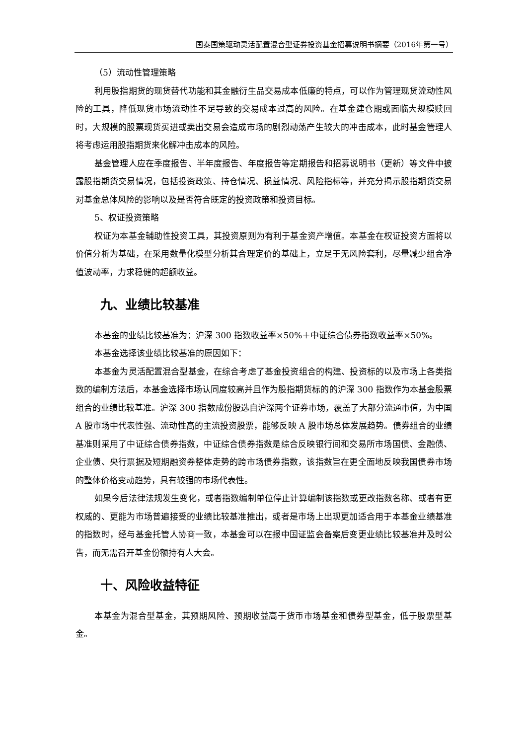国泰国策驱动灵活配置混合型证券投资基金招募说明书摘要（2016年第一号）
（5）流动性管理策略
利用股指期货的现货替代功能和其金融衍生品交易成本低廉的特点，可以作为管理现货流动性风险的工具，降低现货市场流动性不足导致的交易成本过高的风险。在基金建仓期或面临大规模赎回时，大规模的股票现货买进或卖出交易会造成市场的剧烈动荡产生较大的冲击成本，此时基金管理人将考虑运用股指期货来化解冲击成本的风险。
基金管理人应在季度报告、半年度报告、年度报告等定期报告和招募说明书（更新）等文件中披露股指期货交易情况，包括投资政策、持仓情况、损益情况、风险指标等，并充分揭示股指期货交易对基金总体风险的影响以及是否符合既定的投资政策和投资目标。
5、权证投资策略
权证为本基金辅助性投资工具，其投资原则为有利于基金资产增值。本基金在权证投资方面将以价值分析为基础，在采用数量化模型分析其合理定价的基础上，立足于无风险套利，尽量减少组合净值波动率，力求稳健的超额收益。
九、业绩比较基准
本基金的业绩比较基准为：沪深 300 指数收益率×50%＋中证综合债券指数收益率×50%。
本基金选择该业绩比较基准的原因如下：
本基金为灵活配置混合型基金，在综合考虑了基金投资组合的构建、投资标的以及市场上各类指数的编制方法后，本基金选择市场认同度较高并且作为股指期货标的的沪深 300 指数作为本基金股票组合的业绩比较基准。沪深 300 指数成份股选自沪深两个证券市场，覆盖了大部分流通市值，为中国 A 股市场中代表性强、流动性高的主流投资股票，能够反映 A 股市场总体发展趋势。债券组合的业绩基准则采用了中证综合债券指数，中证综合债券指数是综合反映银行间和交易所市场国债、金融债、企业债、央行票据及短期融资券整体走势的跨市场债券指数，该指数旨在更全面地反映我国债券市场的整体价格变动趋势，具有较强的市场代表性。
如果今后法律法规发生变化，或者指数编制单位停止计算编制该指数或更改指数名称、或者有更权威的、更能为市场普遍接受的业绩比较基准推出，或者是市场上出现更加适合用于本基金业绩基准的指数时，经与基金托管人协商一致，本基金可以在报中国证监会备案后变更业绩比较基准并及时公告，而无需召开基金份额持有人大会。
十、风险收益特征
本基金为混合型基金，其预期风险、预期收益高于货币市场基金和债券型基金，低于股票型基金。